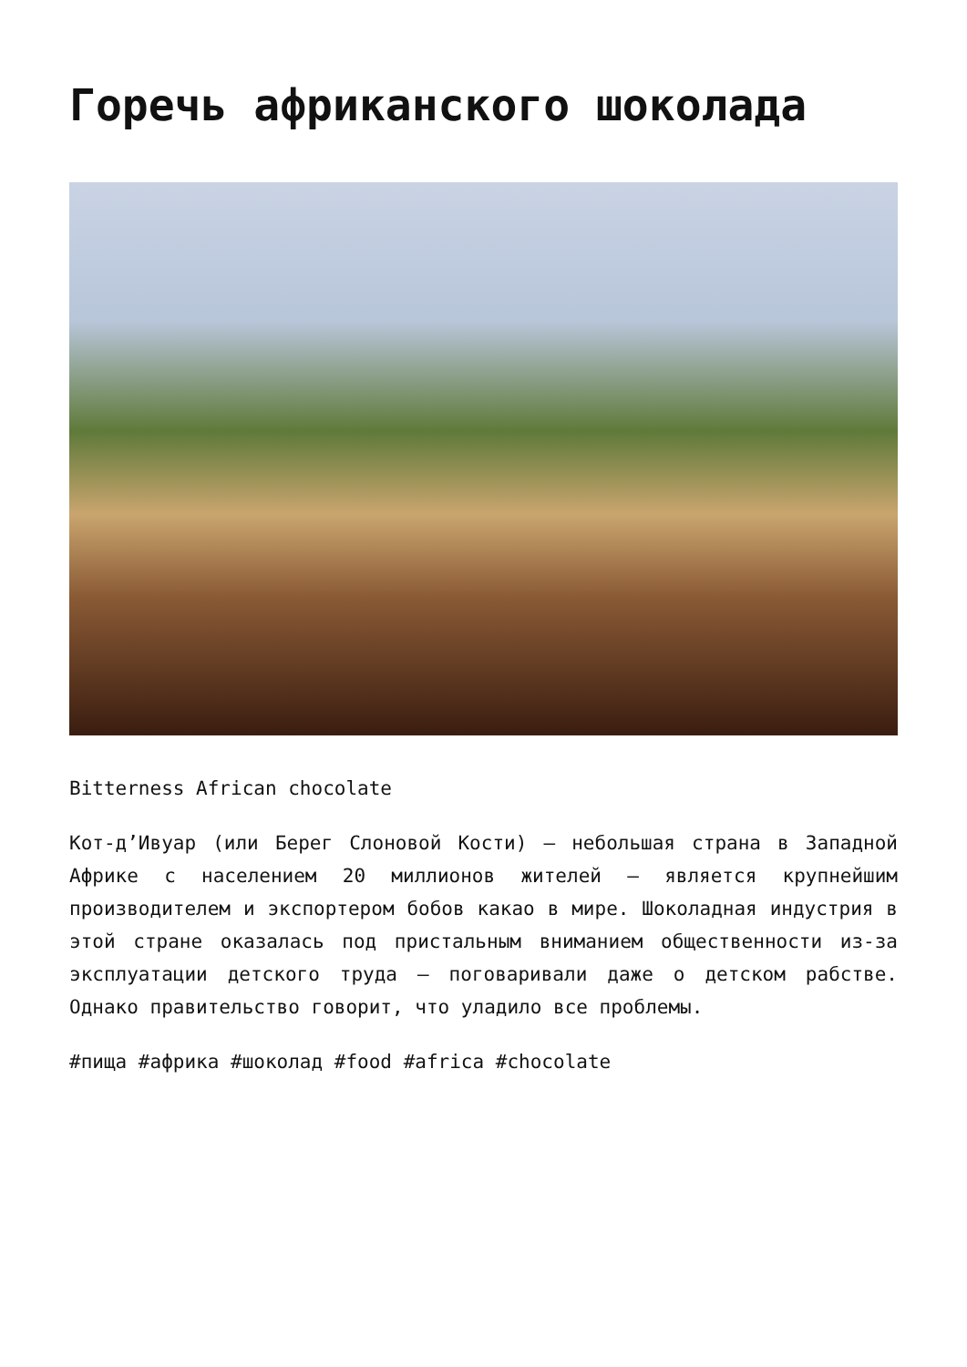Горечь африканского шоколада
Bitterness African chocolate
Кот-д’Ивуар (или Берег Слоновой Кости) – небольшая страна в Западной Африке с населением 20 миллионов жителей – является крупнейшим производителем и экспортером бобов какао в мире. Шоколадная индустрия в этой стране оказалась под пристальным вниманием общественности из-за эксплуатации детского труда – поговаривали даже о детском рабстве. Однако правительство говорит, что уладило все проблемы.
#пища #африка #шоколад #food #africa #chocolate